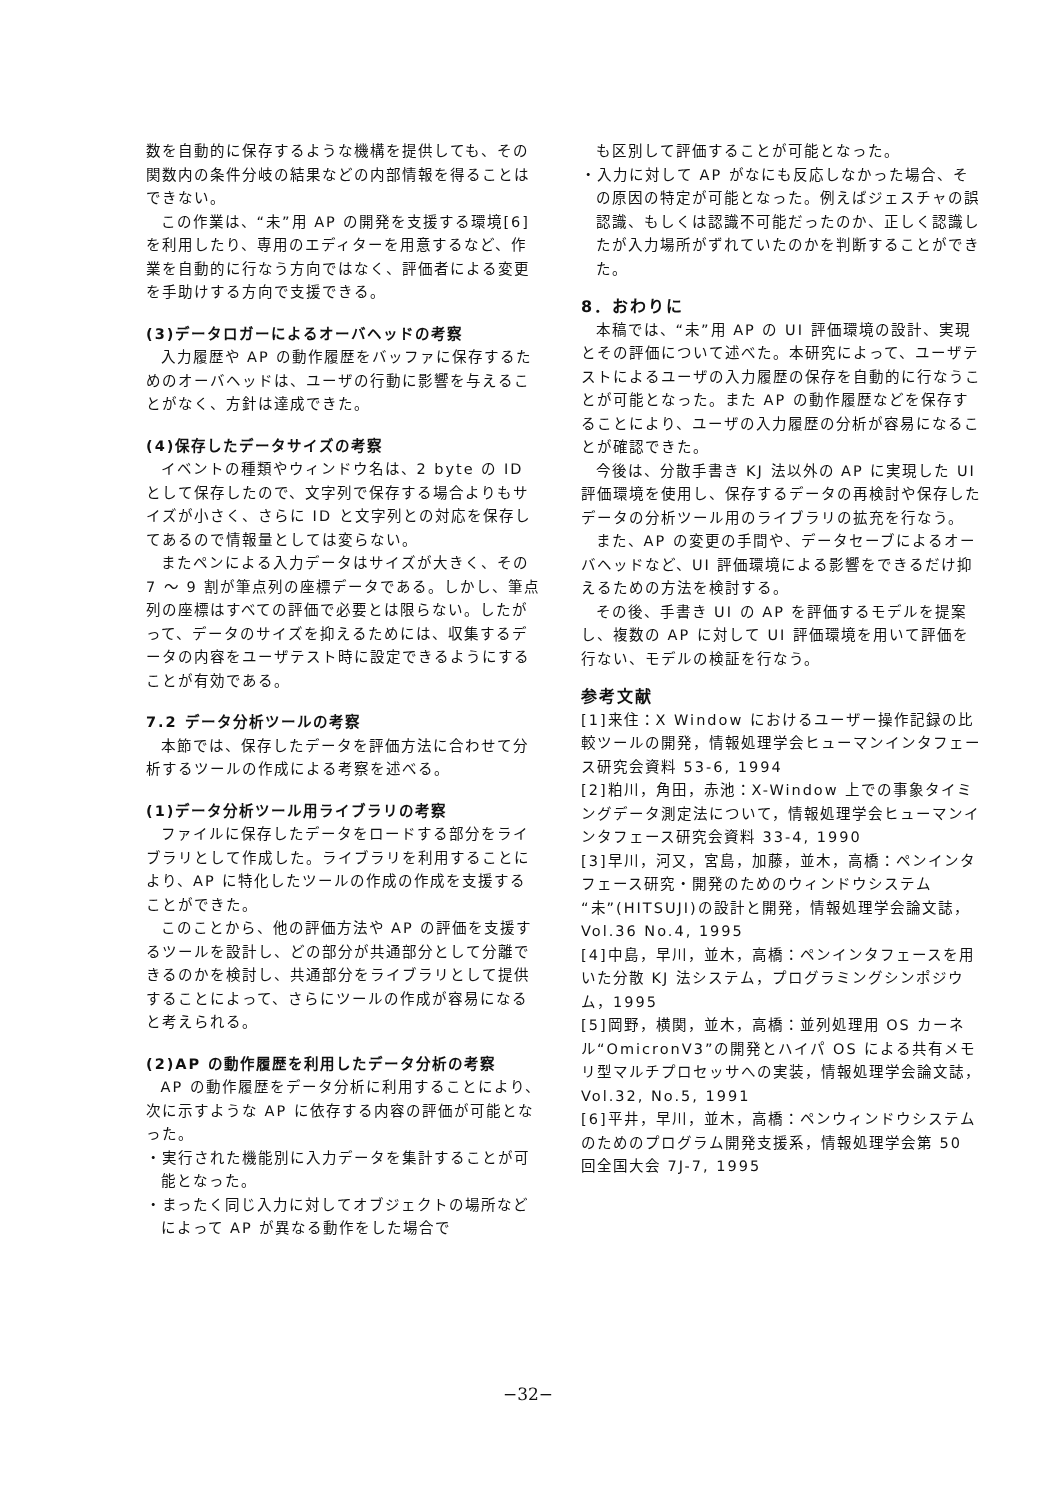数を自動的に保存するような機構を提供しても、その関数内の条件分岐の結果などの内部情報を得ることはできない。
この作業は、“未”用 AP の開発を支援する環境[6]を利用したり、専用のエディターを用意するなど、作業を自動的に行なう方向ではなく、評価者による変更を手助けする方向で支援できる。
(3)データロガーによるオーバヘッドの考察
入力履歴や AP の動作履歴をバッファに保存するためのオーバヘッドは、ユーザの行動に影響を与えることがなく、方針は達成できた。
(4)保存したデータサイズの考察
イベントの種類やウィンドウ名は、2 byte の ID として保存したので、文字列で保存する場合よりもサイズが小さく、さらに ID と文字列との対応を保存してあるので情報量としては変らない。
またペンによる入力データはサイズが大きく、その 7 ～ 9 割が筆点列の座標データである。しかし、筆点列の座標はすべての評価で必要とは限らない。したがって、データのサイズを抑えるためには、収集するデータの内容をユーザテスト時に設定できるようにすることが有効である。
7.2 データ分析ツールの考察
本節では、保存したデータを評価方法に合わせて分析するツールの作成による考察を述べる。
(1)データ分析ツール用ライブラリの考察
ファイルに保存したデータをロードする部分をライブラリとして作成した。ライブラリを利用することにより、AP に特化したツールの作成の作成を支援することができた。
このことから、他の評価方法や AP の評価を支援するツールを設計し、どの部分が共通部分として分離できるのかを検討し、共通部分をライブラリとして提供することによって、さらにツールの作成が容易になると考えられる。
(2)AP の動作履歴を利用したデータ分析の考察
AP の動作履歴をデータ分析に利用することにより、次に示すような AP に依存する内容の評価が可能となった。
・実行された機能別に入力データを集計することが可能となった。
・まったく同じ入力に対してオブジェクトの場所などによって AP が異なる動作をした場合で
も区別して評価することが可能となった。
・入力に対して AP がなにも反応しなかった場合、その原因の特定が可能となった。例えばジェスチャの誤認識、もしくは認識不可能だったのか、正しく認識したが入力場所がずれていたのかを判断することができた。
8．おわりに
本稿では、“未”用 AP の UI 評価環境の設計、実現とその評価について述べた。本研究によって、ユーザテストによるユーザの入力履歴の保存を自動的に行なうことが可能となった。また AP の動作履歴などを保存することにより、ユーザの入力履歴の分析が容易になることが確認できた。
今後は、分散手書き KJ 法以外の AP に実現した UI 評価環境を使用し、保存するデータの再検討や保存したデータの分析ツール用のライブラリの拡充を行なう。
また、AP の変更の手間や、データセーブによるオーバヘッドなど、UI 評価環境による影響をできるだけ抑えるための方法を検討する。
その後、手書き UI の AP を評価するモデルを提案し、複数の AP に対して UI 評価環境を用いて評価を行ない、モデルの検証を行なう。
参考文献
[1]来住：X Window におけるユーザー操作記録の比較ツールの開発，情報処理学会ヒューマンインタフェース研究会資料 53-6, 1994
[2]粕川，角田，赤池：X-Window 上での事象タイミングデータ測定法について，情報処理学会ヒューマンインタフェース研究会資料 33-4, 1990
[3]早川，河又，宮島，加藤，並木，高橋：ペンインタフェース研究・開発のためのウィンドウシステム“未”(HITSUJI)の設計と開発，情報処理学会論文誌，Vol.36 No.4, 1995
[4]中島，早川，並木，高橋：ペンインタフェースを用いた分散 KJ 法システム，プログラミングシンポジウム，1995
[5]岡野，横関，並木，高橋：並列処理用 OS カーネル“OmicronV3”の開発とハイパ OS による共有メモリ型マルチプロセッサへの実装，情報処理学会論文誌，Vol.32, No.5, 1991
[6]平井，早川，並木，高橋：ペンウィンドウシステムのためのプログラム開発支援系，情報処理学会第 50 回全国大会 7J-7, 1995
−32−